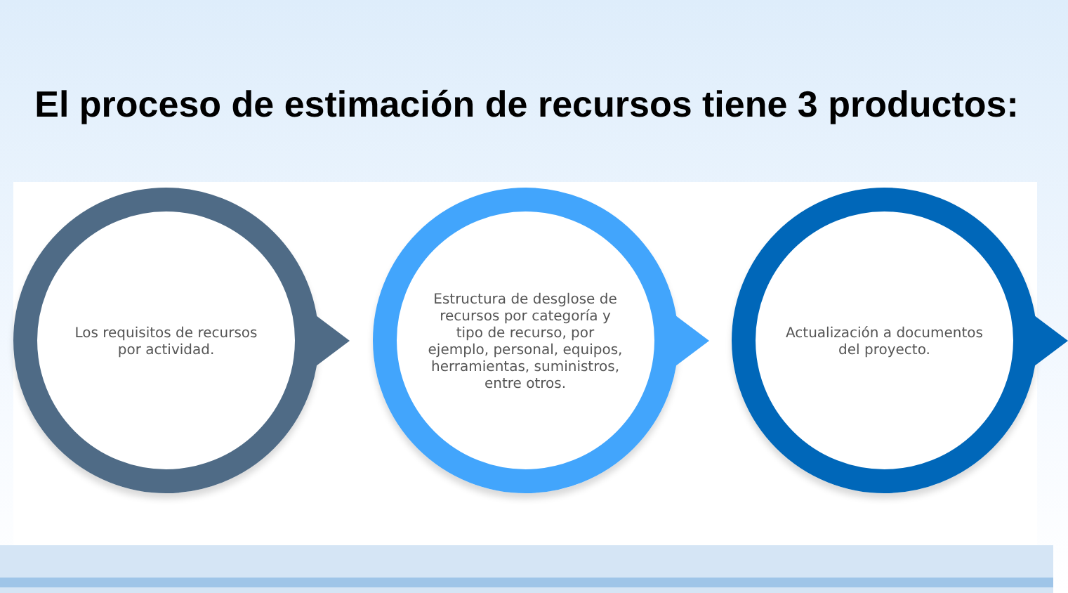El proceso de estimación de recursos tiene 3 productos:
Los requisitos de recursos por actividad.
Estructura de desglose de recursos por categoría y tipo de recurso, por ejemplo, personal, equipos, herramientas, suministros, entre otros.
Actualización a documentos del proyecto.